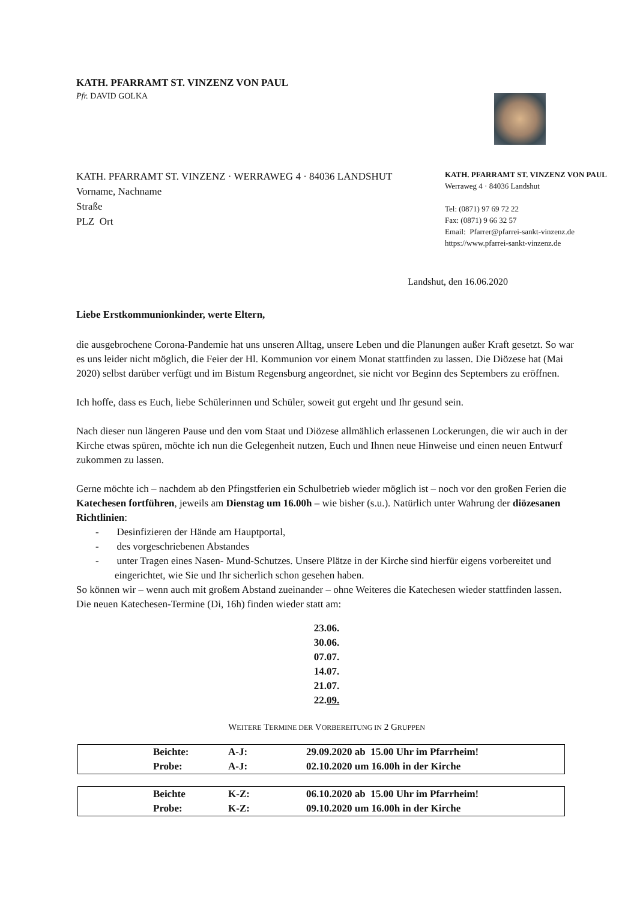KATH. PFARRAMT ST. VINZENZ VON PAUL
Pfr. DAVID GOLKA
KATH. PFARRAMT ST. VINZENZ · WERRAWEG 4 · 84036 LANDSHUT
Vorname, Nachname
Straße
PLZ Ort
KATH. PFARRAMT ST. VINZENZ VON PAUL
Werraweg 4 · 84036 Landshut
Tel: (0871) 97 69 72 22
Fax: (0871) 9 66 32 57
Email: Pfarrer@pfarrei-sankt-vinzenz.de
https://www.pfarrei-sankt-vinzenz.de
Landshut, den 16.06.2020
Liebe Erstkommunionkinder, werte Eltern,
die ausgebrochene Corona-Pandemie hat uns unseren Alltag, unsere Leben und die Planungen außer Kraft gesetzt. So war es uns leider nicht möglich, die Feier der Hl. Kommunion vor einem Monat stattfinden zu lassen. Die Diözese hat (Mai 2020) selbst darüber verfügt und im Bistum Regensburg angeordnet, sie nicht vor Beginn des Septembers zu eröffnen.
Ich hoffe, dass es Euch, liebe Schülerinnen und Schüler, soweit gut ergeht und Ihr gesund sein.
Nach dieser nun längeren Pause und den vom Staat und Diözese allmählich erlassenen Lockerungen, die wir auch in der Kirche etwas spüren, möchte ich nun die Gelegenheit nutzen, Euch und Ihnen neue Hinweise und einen neuen Entwurf zukommen zu lassen.
Gerne möchte ich – nachdem ab den Pfingstferien ein Schulbetrieb wieder möglich ist – noch vor den großen Ferien die Katechesen fortführen, jeweils am Dienstag um 16.00h – wie bisher (s.u.). Natürlich unter Wahrung der diözesanen Richtlinien:
- Desinfizieren der Hände am Hauptportal,
- des vorgeschriebenen Abstandes
- unter Tragen eines Nasen- Mund-Schutzes. Unsere Plätze in der Kirche sind hierfür eigens vorbereitet und eingerichtet, wie Sie und Ihr sicherlich schon gesehen haben.
So können wir – wenn auch mit großem Abstand zueinander – ohne Weiteres die Katechesen wieder stattfinden lassen. Die neuen Katechesen-Termine (Di, 16h) finden wieder statt am:
23.06.
30.06.
07.07.
14.07.
21.07.
22.09.
WEITERE TERMINE DER VORBEREITUNG IN 2 GRUPPEN
| | Beichte: | A-J: | 29.09.2020 ab 15.00 Uhr im Pfarrheim! |
| | Probe: | A-J: | 02.10.2020 um 16.00h in der Kirche |
| | Beichte | K-Z: | 06.10.2020 ab 15.00 Uhr im Pfarrheim! |
| | Probe: | K-Z: | 09.10.2020 um 16.00h in der Kirche |